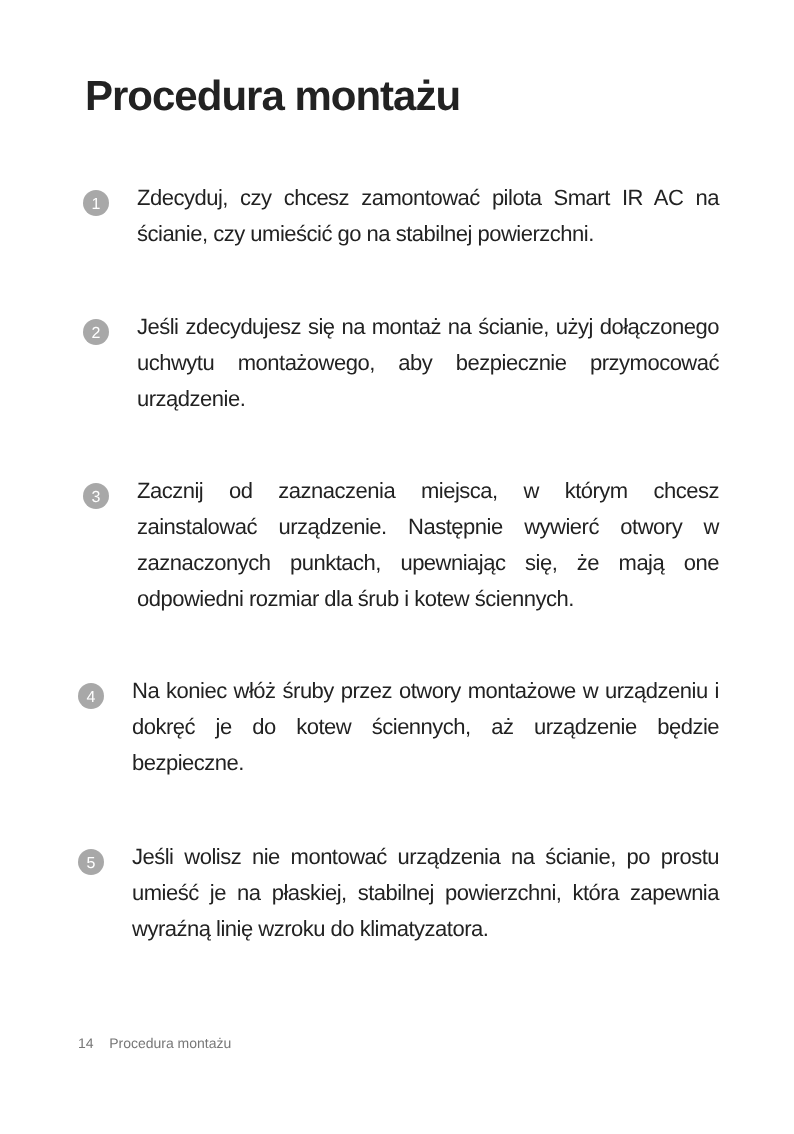Procedura montażu
1
Zdecyduj, czy chcesz zamontować pilota Smart IR AC na ścianie, czy umieścić go na stabilnej powierzchni.
2
Jeśli zdecydujesz się na montaż na ścianie, użyj dołączonego uchwytu montażowego, aby bezpiecznie przymocować urządzenie.
3
Zacznij od zaznaczenia miejsca, w którym chcesz zainstalować urządzenie. Następnie wywierć otwory w zaznaczonych punktach, upewniając się, że mają one odpowiedni rozmiar dla śrub i kotew ściennych.
4
Na koniec włóż śruby przez otwory montażowe w urządzeniu i dokręć je do kotew ściennych, aż urządzenie będzie bezpieczne.
5
Jeśli wolisz nie montować urządzenia na ścianie, po prostu umieść je na płaskiej, stabilnej powierzchni, która zapewnia wyraźną linię wzroku do klimatyzatora.
14 Procedura montażu